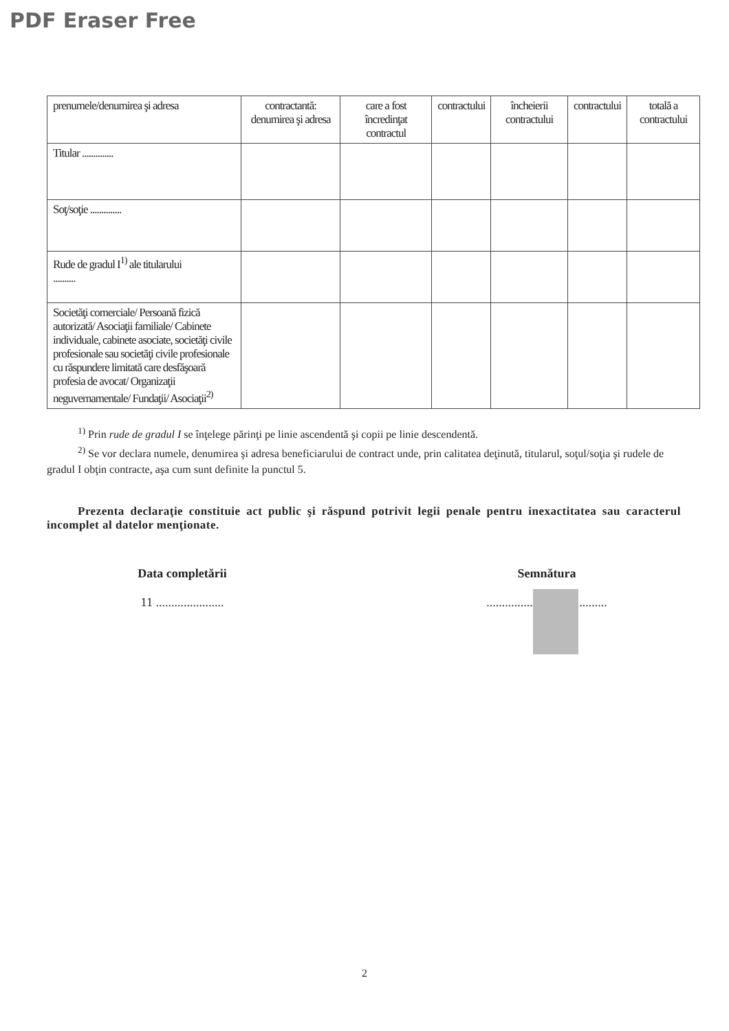PDF Eraser Free
| prenumele/denumirea şi adresa | contractantă: denumirea şi adresa | care a fost încredinţat contractul | contractului | încheierii contractului | contractului | totală a contractului |
| Titular .............. | | | | | | |
| Soţ/soţie .............. | | | | | | |
| Rude de gradul I<sup>1)</sup> ale titularului .......... | | | | | | |
| Societăţi comerciale/ Persoană fizică autorizată/ Asociaţii familiale/ Cabinete individuale, cabinete asociate, societăţi civile profesionale sau societăţi civile profesionale cu răspundere limitată care desfăşoară profesia de avocat/ Organizaţii neguvernamentale/ Fundaţii/ Asociaţii<sup>2)</sup> | | | | | | |
<sup>1)</sup> Prin rude de gradul I se înţelege părinţi pe linie ascendentă şi copii pe linie descendentă.
<sup>2)</sup> Se vor declara numele, denumirea şi adresa beneficiarului de contract unde, prin calitatea deţinută, titularul, soţul/soţia şi rudele de gradul I obţin contracte, aşa cum sunt definite la punctul 5.
Prezenta declaraţie constituie act public şi răspund potrivit legii penale pentru inexactitatea sau caracterul incomplet al datelor menţionate.
Data completării
11 ......................
Semnătura
.......................................
2